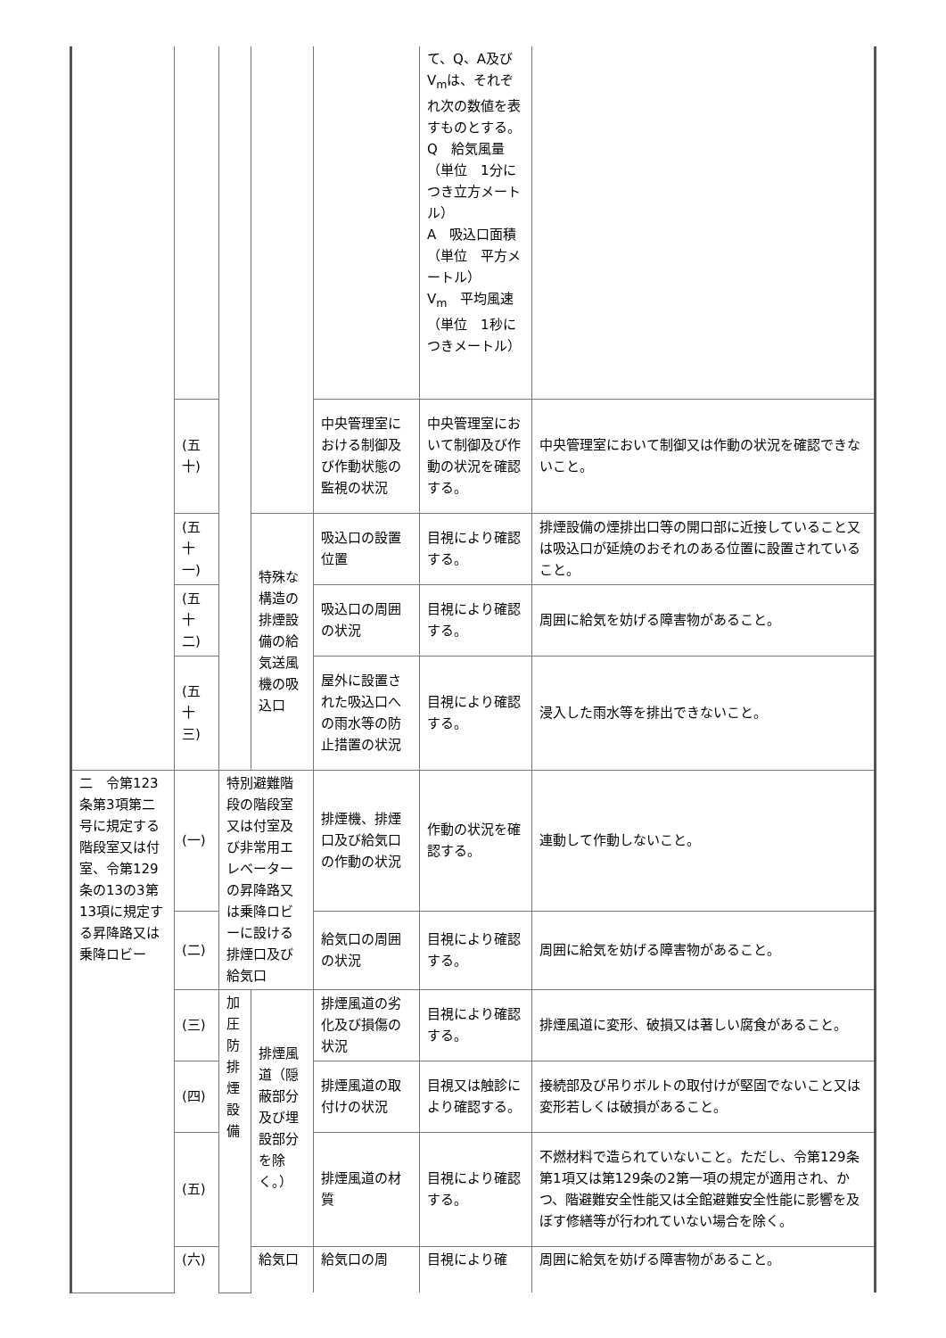| | | | | | て、Q、A及びV<sub>m</sub>は、それぞれ次の数値を表すものとする。 Q 給気風量（単位 1分につき立方メートル） A 吸込口面積（単位 平方メートル） V<sub>m</sub> 平均風速（単位 1秒につきメートル） | |
| | (五十) | | | 中央管理室における制御及び作動状態の監視の状況 | 中央管理室において制御及び作動の状況を確認する。 | 中央管理室において制御又は作動の状況を確認できないこと。 |
| | (五十一) | | 特殊な構造の排煙設備の給気送風機の吸込口 | 吸込口の設置位置 | 目視により確認する。 | 排煙設備の煙排出口等の開口部に近接していること又は吸込口が延焼のおそれのある位置に設置されていること。 |
| | (五十二) | | | 吸込口の周囲の状況 | 目視により確認する。 | 周囲に給気を妨げる障害物があること。 |
| | (五十三) | | | 屋外に設置された吸込口への雨水等の防止措置の状況 | 目視により確認する。 | 浸入した雨水等を排出できないこと。 |
| 二 令第123条第3項第二号に規定する階段室又は付室、令第129条の13の3第13項に規定する昇降路又は乗降ロビー | (一) | 特別避難階段の階段室又は付室及び非常用エレベーターの昇降路又は乗降ロビーに設ける排煙口及び給気口 | | 排煙機、排煙口及び給気口の作動の状況 | 作動の状況を確認する。 | 連動して作動しないこと。 |
| | (二) | | | 給気口の周囲の状況 | 目視により確認する。 | 周囲に給気を妨げる障害物があること。 |
| | (三) | 加圧防排煙設備 | 排煙風道（隠蔽部分及び埋設部分を除く。） | 排煙風道の劣化及び損傷の状況 | 目視により確認する。 | 排煙風道に変形、破損又は著しい腐食があること。 |
| | (四) | | | 排煙風道の取付けの状況 | 目視又は触診により確認する。 | 接続部及び吊りボルトの取付けが堅固でないこと又は変形若しくは破損があること。 |
| | (五) | | | 排煙風道の材質 | 目視により確認する。 | 不燃材料で造られていないこと。ただし、令第129条第1項又は第129条の2第一項の規定が適用され、かつ、階避難安全性能又は全館避難安全性能に影響を及ぼす修繕等が行われていない場合を除く。 |
| | (六) | | 給気口 | 給気口の周 | 目視により確 | 周囲に給気を妨げる障害物があること。 |